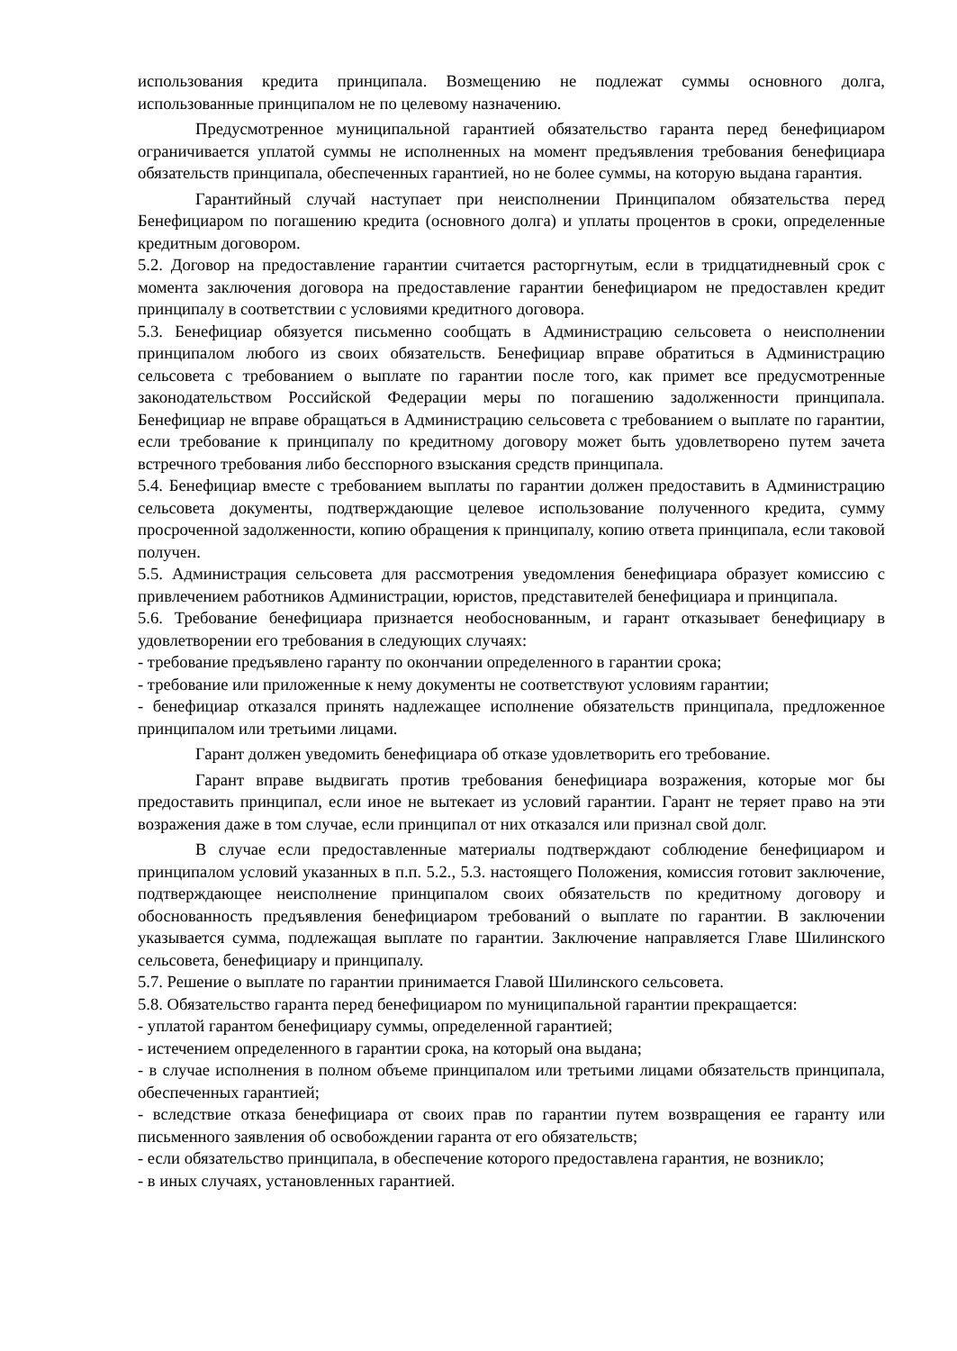использования кредита принципала. Возмещению не подлежат суммы основного долга, использованные принципалом не по целевому назначению.
Предусмотренное муниципальной гарантией обязательство гаранта перед бенефициаром ограничивается уплатой суммы не исполненных на момент предъявления требования бенефициара обязательств принципала, обеспеченных гарантией, но не более суммы, на которую выдана гарантия.
Гарантийный случай наступает при неисполнении Принципалом обязательства перед Бенефициаром по погашению кредита (основного долга) и уплаты процентов в сроки, определенные кредитным договором.
5.2. Договор на предоставление гарантии считается расторгнутым, если в тридцатидневный срок с момента заключения договора на предоставление гарантии бенефициаром не предоставлен кредит принципалу в соответствии с условиями кредитного договора.
5.3. Бенефициар обязуется письменно сообщать в Администрацию сельсовета о неисполнении принципалом любого из своих обязательств. Бенефициар вправе обратиться в Администрацию сельсовета с требованием о выплате по гарантии после того, как примет все предусмотренные законодательством Российской Федерации меры по погашению задолженности принципала. Бенефициар не вправе обращаться в Администрацию сельсовета с требованием о выплате по гарантии, если требование к принципалу по кредитному договору может быть удовлетворено путем зачета встречного требования либо бесспорного взыскания средств принципала.
5.4. Бенефициар вместе с требованием выплаты по гарантии должен предоставить в Администрацию сельсовета документы, подтверждающие целевое использование полученного кредита, сумму просроченной задолженности, копию обращения к принципалу, копию ответа принципала, если таковой получен.
5.5. Администрация сельсовета для рассмотрения уведомления бенефициара образует комиссию с привлечением работников Администрации, юристов, представителей бенефициара и принципала.
5.6. Требование бенефициара признается необоснованным, и гарант отказывает бенефициару в удовлетворении его требования в следующих случаях:
- требование предъявлено гаранту по окончании определенного в гарантии срока;
- требование или приложенные к нему документы не соответствуют условиям гарантии;
- бенефициар отказался принять надлежащее исполнение обязательств принципала, предложенное принципалом или третьими лицами.
Гарант должен уведомить бенефициара об отказе удовлетворить его требование.
Гарант вправе выдвигать против требования бенефициара возражения, которые мог бы предоставить принципал, если иное не вытекает из условий гарантии. Гарант не теряет право на эти возражения даже в том случае, если принципал от них отказался или признал свой долг.
В случае если предоставленные материалы подтверждают соблюдение бенефициаром и принципалом условий указанных в п.п. 5.2., 5.3. настоящего Положения, комиссия готовит заключение, подтверждающее неисполнение принципалом своих обязательств по кредитному договору и обоснованность предъявления бенефициаром требований о выплате по гарантии. В заключении указывается сумма, подлежащая выплате по гарантии. Заключение направляется Главе Шилинского сельсовета, бенефициару и принципалу.
5.7. Решение о выплате по гарантии принимается Главой Шилинского сельсовета.
5.8. Обязательство гаранта перед бенефициаром по муниципальной гарантии прекращается:
- уплатой гарантом бенефициару суммы, определенной гарантией;
- истечением определенного в гарантии срока, на который она выдана;
- в случае исполнения в полном объеме принципалом или третьими лицами обязательств принципала, обеспеченных гарантией;
- вследствие отказа бенефициара от своих прав по гарантии путем возвращения ее гаранту или письменного заявления об освобождении гаранта от его обязательств;
- если обязательство принципала, в обеспечение которого предоставлена гарантия, не возникло;
- в иных случаях, установленных гарантией.